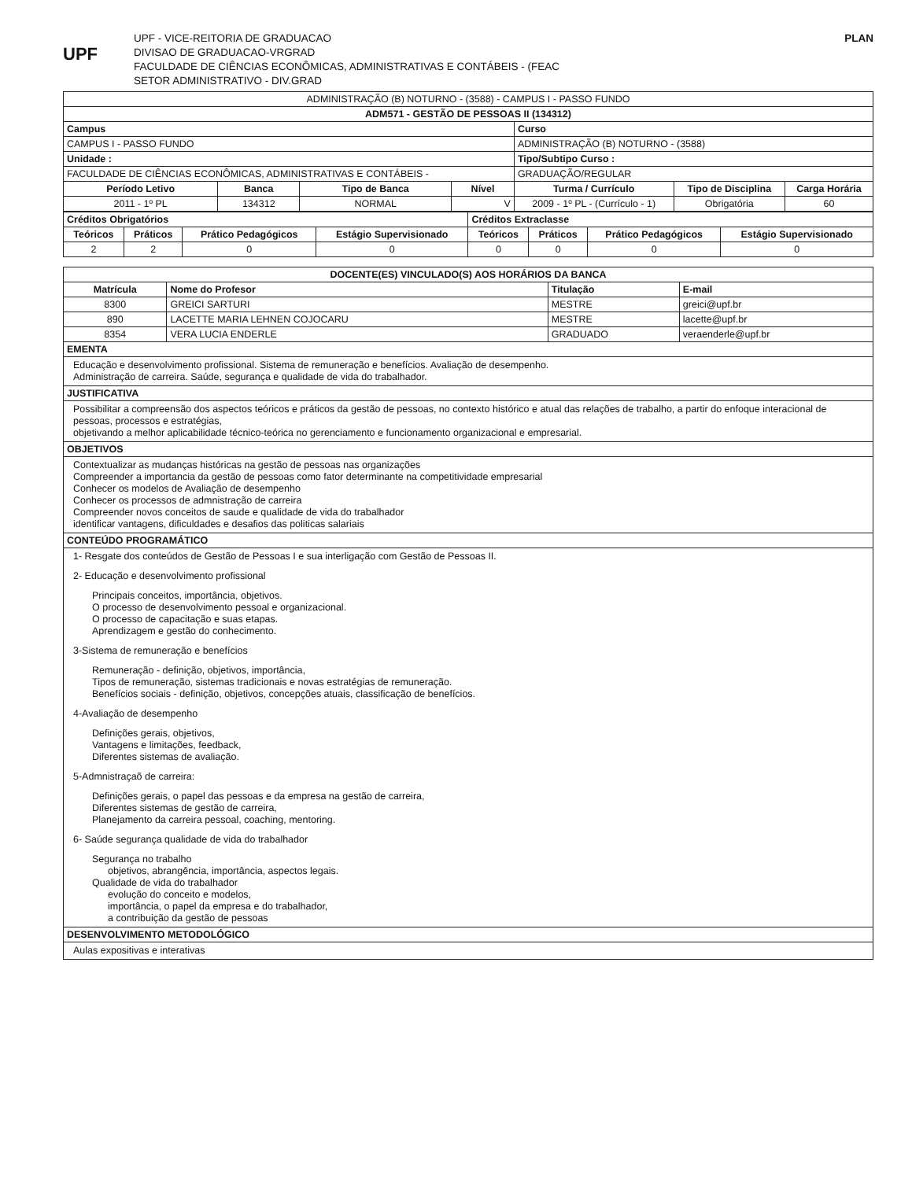UPF
UPF - VICE-REITORIA DE GRADUACAO
DIVISAO DE GRADUACAO-VRGRAD
FACULDADE DE CIÊNCIAS ECONÔMICAS, ADMINISTRATIVAS E CONTÁBEIS - (FEAC
SETOR ADMINISTRATIVO - DIV.GRAD
PLAN
| ADMINISTRAÇÃO (B) NOTURNO - (3588) - CAMPUS I - PASSO FUNDO | | | | | | |
| ADM571 - GESTÃO DE PESSOAS II (134312) | | | | | | |
| Campus | | | | Curso | | |
| CAMPUS I - PASSO FUNDO | | | | ADMINISTRAÇÃO (B) NOTURNO - (3588) | | |
| Unidade : | | | | Tipo/Subtipo Curso : | | |
| FACULDADE DE CIÊNCIAS ECONÔMICAS, ADMINISTRATIVAS E CONTÁBEIS - | | | | GRADUAÇÃO/REGULAR | | |
| Período Letivo | Banca | Tipo de Banca | Nível | Turma / Currículo | Tipo de Disciplina | Carga Horária |
| 2011 - 1º PL | 134312 | NORMAL | V | 2009 - 1º PL - (Currículo - 1) | Obrigatória | 60 |
| Créditos Obrigatórios | | | | Créditos Extraclasse | | | |
| Teóricos | Práticos | Prático Pedagógicos | Estágio Supervisionado | Teóricos | Práticos | Prático Pedagógicos | Estágio Supervisionado |
| 2 | 2 | 0 | 0 | 0 | 0 | 0 | 0 |
| DOCENTE(ES) VINCULADO(S) AOS HORÁRIOS DA BANCA | | | |
| Matrícula | Nome do Profesor | Titulação | E-mail |
| 8300 | GREICI SARTURI | MESTRE | greici@upf.br |
| 890 | LACETTE MARIA LEHNEN COJOCARU | MESTRE | lacette@upf.br |
| 8354 | VERA LUCIA ENDERLE | GRADUADO | veraenderle@upf.br |
EMENTA
Educação e desenvolvimento profissional. Sistema de remuneração e benefícios. Avaliação de desempenho.
Administração de carreira. Saúde, segurança e qualidade de vida do trabalhador.
JUSTIFICATIVA
Possibilitar a compreensão dos aspectos teóricos e práticos da gestão de pessoas, no contexto histórico e atual das relações de trabalho, a partir do enfoque interacional de pessoas, processos e estratégias,
objetivando a melhor aplicabilidade técnico-teórica no gerenciamento e funcionamento organizacional e empresarial.
OBJETIVOS
Contextualizar as mudanças históricas na gestão de pessoas nas organizações
Compreender a importancia da gestão de pessoas como fator determinante na competitividade empresarial
Conhecer os modelos de Avaliação de desempenho
Conhecer os processos de admnistração de carreira
Compreender novos conceitos de saude e qualidade de vida do trabalhador
identificar vantagens, dificuldades e desafios das politicas salariais
CONTEÚDO PROGRAMÁTICO
1- Resgate dos conteúdos de Gestão de Pessoas I e sua interligação com Gestão de Pessoas II.
2- Educação e desenvolvimento profissional
Principais conceitos, importância, objetivos.
O processo de desenvolvimento pessoal e organizacional.
O processo de capacitação e suas etapas.
Aprendizagem e gestão do conhecimento.
3-Sistema de remuneração e benefícios
Remuneração - definição, objetivos, importância,
Tipos de remuneração, sistemas tradicionais e novas estratégias de remuneração.
Benefícios sociais - definição, objetivos, concepções atuais, classificação de benefícios.
4-Avaliação de desempenho
Definições gerais, objetivos,
Vantagens e limitações, feedback,
Diferentes sistemas de avaliação.
5-Admnistraçaõ de carreira:
Definições gerais, o papel das pessoas e da empresa na gestão de carreira,
Diferentes sistemas de gestão de carreira,
Planejamento da carreira pessoal, coaching, mentoring.
6- Saúde segurança qualidade de vida do trabalhador
Segurança no trabalho
objetivos, abrangência, importância, aspectos legais.
Qualidade de vida do trabalhador
evolução do conceito e modelos,
importância, o papel da empresa e do trabalhador,
a contribuição da gestão de pessoas
DESENVOLVIMENTO METODOLÓGICO
Aulas expositivas e interativas